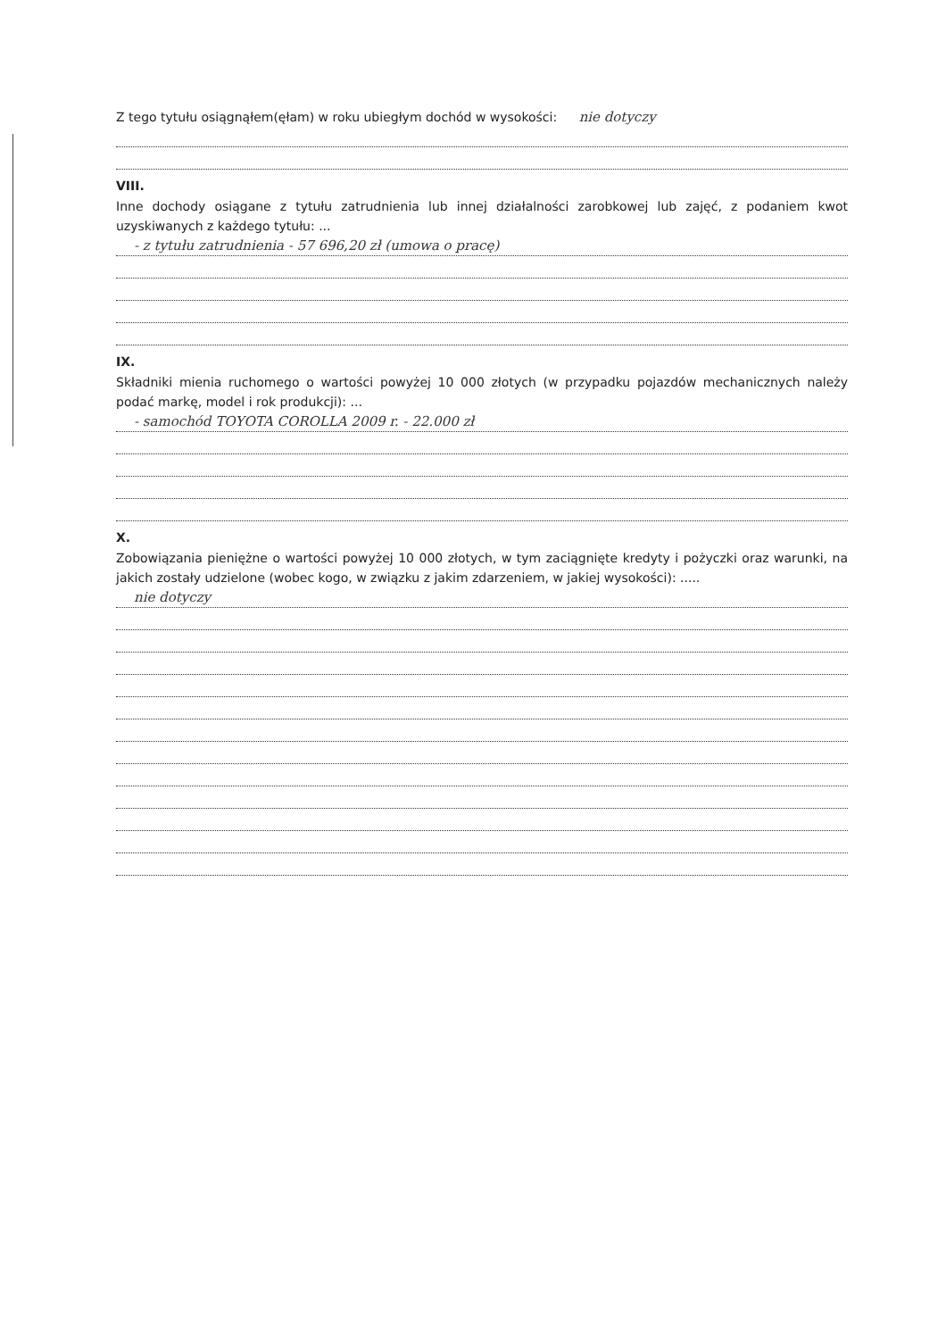Z tego tytułu osiągnąłem(ęłam) w roku ubiegłym dochód w wysokości: nie dotyczy
VIII.
Inne dochody osiągane z tytułu zatrudnienia lub innej działalności zarobkowej lub zajęć, z podaniem kwot uzyskiwanych z każdego tytułu: ...
- z tytułu zatrudnienia - 57 696,20 zł (umowa o pracę)
IX.
Składniki mienia ruchomego o wartości powyżej 10 000 złotych (w przypadku pojazdów mechanicznych należy podać markę, model i rok produkcji): ...
- samochód TOYOTA COROLLA 2009 r. - 22.000 zł
X.
Zobowiązania pieniężne o wartości powyżej 10 000 złotych, w tym zaciągnięte kredyty i pożyczki oraz warunki, na jakich zostały udzielone (wobec kogo, w związku z jakim zdarzeniem, w jakiej wysokości): .....
nie dotyczy